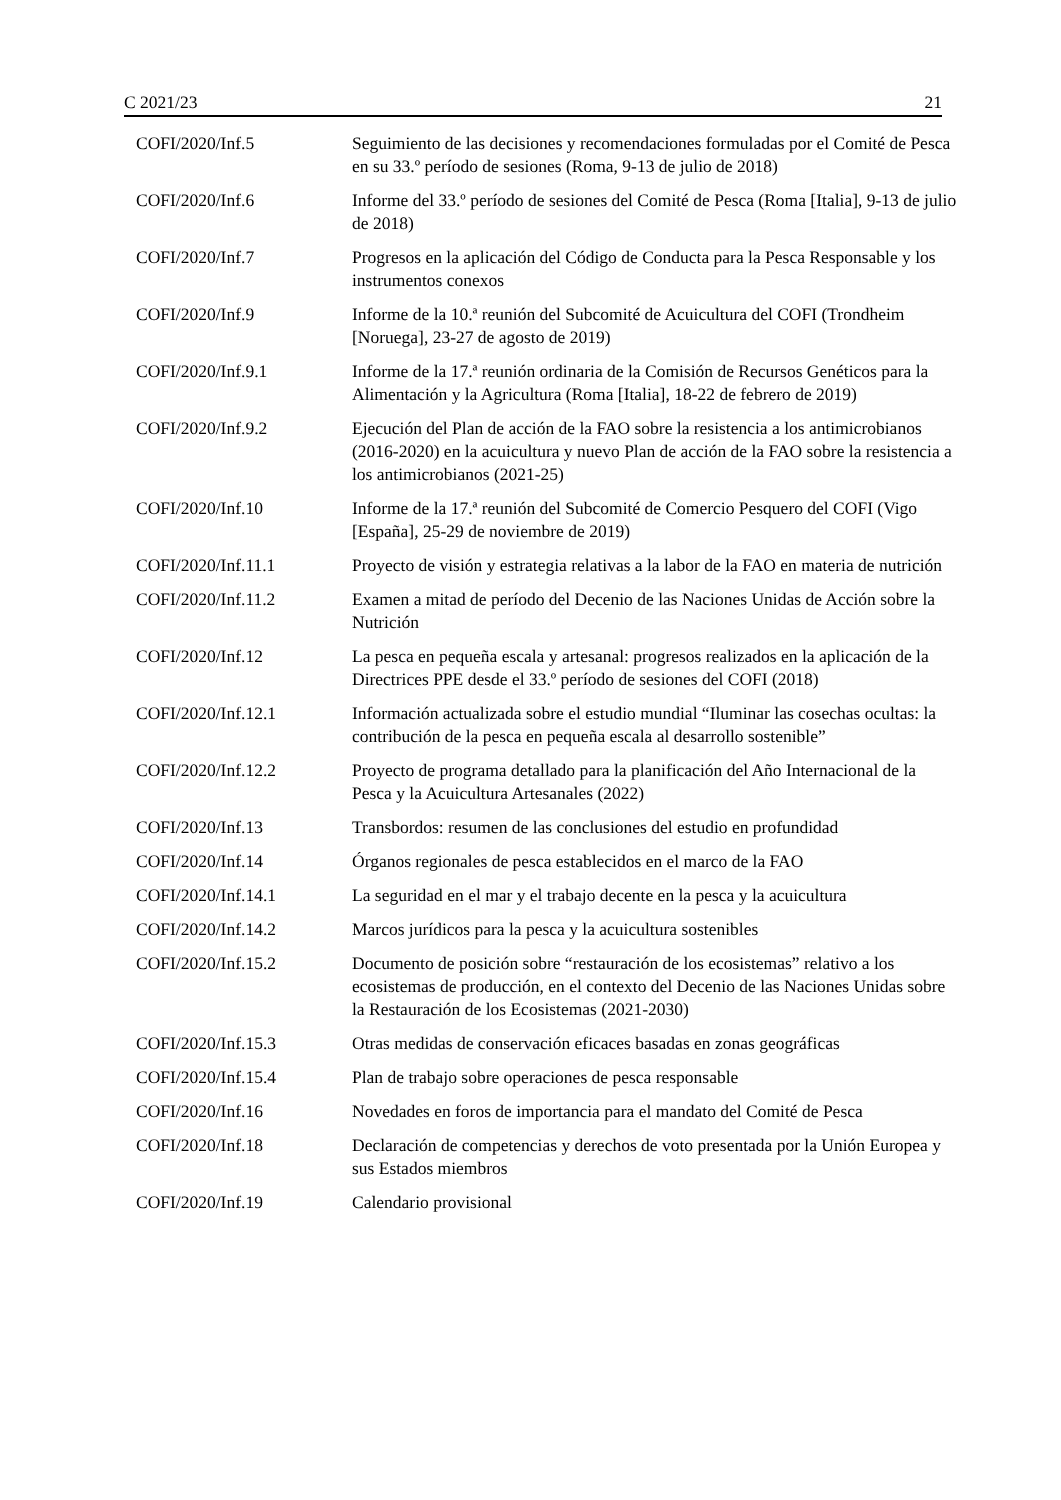C 2021/23 21
| COFI/2020/Inf.5 | Seguimiento de las decisiones y recomendaciones formuladas por el Comité de Pesca en su 33.º período de sesiones (Roma, 9-13 de julio de 2018) |
| COFI/2020/Inf.6 | Informe del 33.º período de sesiones del Comité de Pesca (Roma [Italia], 9-13 de julio de 2018) |
| COFI/2020/Inf.7 | Progresos en la aplicación del Código de Conducta para la Pesca Responsable y los instrumentos conexos |
| COFI/2020/Inf.9 | Informe de la 10.ª reunión del Subcomité de Acuicultura del COFI (Trondheim [Noruega], 23-27 de agosto de 2019) |
| COFI/2020/Inf.9.1 | Informe de la 17.ª reunión ordinaria de la Comisión de Recursos Genéticos para la Alimentación y la Agricultura (Roma [Italia], 18-22 de febrero de 2019) |
| COFI/2020/Inf.9.2 | Ejecución del Plan de acción de la FAO sobre la resistencia a los antimicrobianos (2016-2020) en la acuicultura y nuevo Plan de acción de la FAO sobre la resistencia a los antimicrobianos (2021-25) |
| COFI/2020/Inf.10 | Informe de la 17.ª reunión del Subcomité de Comercio Pesquero del COFI (Vigo [España], 25-29 de noviembre de 2019) |
| COFI/2020/Inf.11.1 | Proyecto de visión y estrategia relativas a la labor de la FAO en materia de nutrición |
| COFI/2020/Inf.11.2 | Examen a mitad de período del Decenio de las Naciones Unidas de Acción sobre la Nutrición |
| COFI/2020/Inf.12 | La pesca en pequeña escala y artesanal: progresos realizados en la aplicación de la Directrices PPE desde el 33.º período de sesiones del COFI (2018) |
| COFI/2020/Inf.12.1 | Información actualizada sobre el estudio mundial “Iluminar las cosechas ocultas: la contribución de la pesca en pequeña escala al desarrollo sostenible” |
| COFI/2020/Inf.12.2 | Proyecto de programa detallado para la planificación del Año Internacional de la Pesca y la Acuicultura Artesanales (2022) |
| COFI/2020/Inf.13 | Transbordos: resumen de las conclusiones del estudio en profundidad |
| COFI/2020/Inf.14 | Órganos regionales de pesca establecidos en el marco de la FAO |
| COFI/2020/Inf.14.1 | La seguridad en el mar y el trabajo decente en la pesca y la acuicultura |
| COFI/2020/Inf.14.2 | Marcos jurídicos para la pesca y la acuicultura sostenibles |
| COFI/2020/Inf.15.2 | Documento de posición sobre “restauración de los ecosistemas” relativo a los ecosistemas de producción, en el contexto del Decenio de las Naciones Unidas sobre la Restauración de los Ecosistemas (2021-2030) |
| COFI/2020/Inf.15.3 | Otras medidas de conservación eficaces basadas en zonas geográficas |
| COFI/2020/Inf.15.4 | Plan de trabajo sobre operaciones de pesca responsable |
| COFI/2020/Inf.16 | Novedades en foros de importancia para el mandato del Comité de Pesca |
| COFI/2020/Inf.18 | Declaración de competencias y derechos de voto presentada por la Unión Europea y sus Estados miembros |
| COFI/2020/Inf.19 | Calendario provisional |